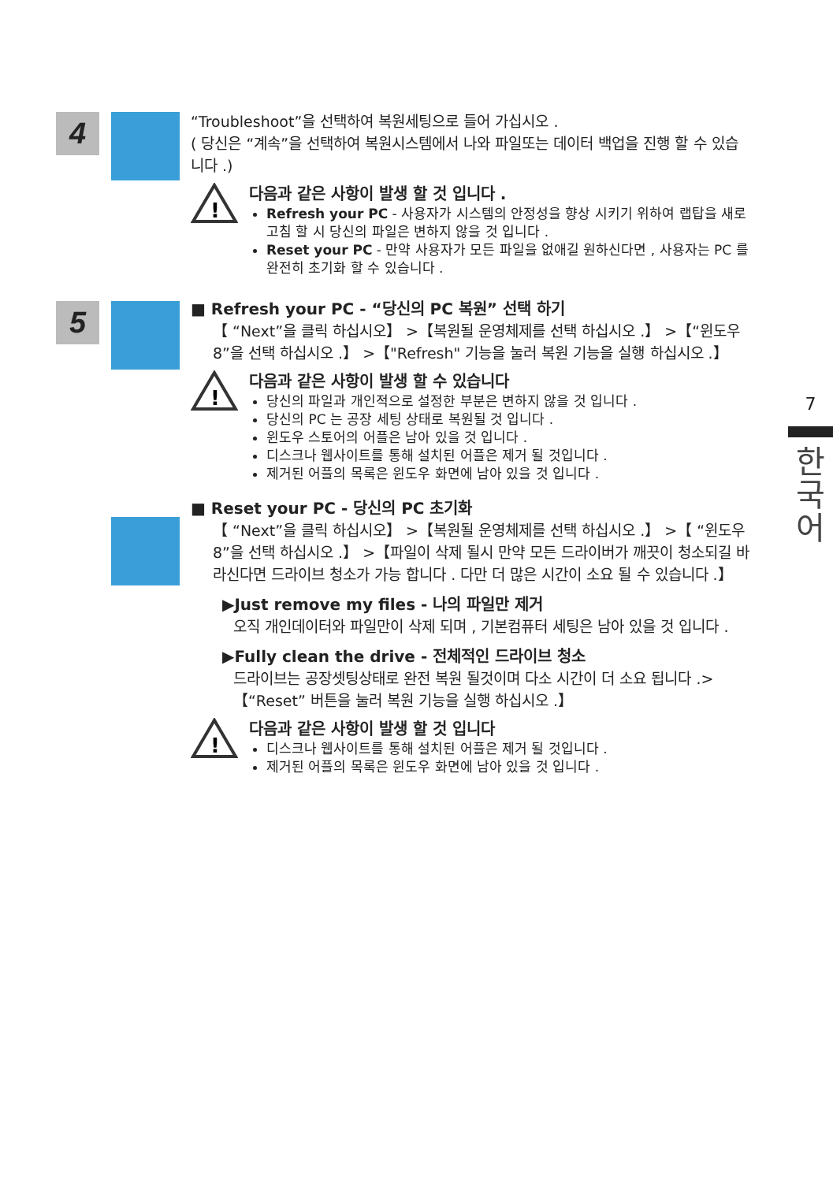4
5
“Troubleshoot”을 선택하여 복원세팅으로 들어 가십시오 .
( 당신은 “계속”을 선택하여 복원시스템에서 나와 파일또는 데이터 백업을 진행 할 수 있습니다 .)
!
다음과 같은 사항이 발생 할 것 입니다 .
Refresh your PC - 사용자가 시스템의 안정성을 향상 시키기 위하여 랩탑을 새로 고침 할 시 당신의 파일은 변하지 않을 것 입니다 .
Reset your PC - 만약 사용자가 모든 파일을 없애길 원하신다면 , 사용자는 PC 를 완전히 초기화 할 수 있습니다 .
■ Refresh your PC - “당신의 PC 복원” 선택 하기
【 “Next”을 클릭 하십시오】 >【복원될 운영체제를 선택 하십시오 .】 >【“윈도우 8”을 선택 하십시오 .】 >【"Refresh" 기능을 눌러 복원 기능을 실행 하십시오 .】
!
다음과 같은 사항이 발생 할 수 있습니다
당신의 파일과 개인적으로 설정한 부분은 변하지 않을 것 입니다 .
당신의 PC 는 공장 세팅 상태로 복원될 것 입니다 .
윈도우 스토어의 어플은 남아 있을 것 입니다 .
디스크나 웹사이트를 통해 설치된 어플은 제거 될 것입니다 .
제거된 어플의 목록은 윈도우 화면에 남아 있을 것 입니다 .
■ Reset your PC - 당신의 PC 초기화
【 “Next”을 클릭 하십시오】 >【복원될 운영체제를 선택 하십시오 .】 >【 “윈도우 8”을 선택 하십시오 .】 >【파일이 삭제 될시 만약 모든 드라이버가 깨끗이 청소되길 바라신다면 드라이브 청소가 가능 합니다 . 다만 더 많은 시간이 소요 될 수 있습니다 .】
▶Just remove my files - 나의 파일만 제거
오직 개인데이터와 파일만이 삭제 되며 , 기본컴퓨터 세팅은 남아 있을 것 입니다 .
▶Fully clean the drive - 전체적인 드라이브 청소
드라이브는 공장셋팅상태로 완전 복원 될것이며 다소 시간이 더 소요 됩니다 .>【“Reset” 버튼을 눌러 복원 기능을 실행 하십시오 .】
!
다음과 같은 사항이 발생 할 것 입니다
디스크나 웹사이트를 통해 설치된 어플은 제거 될 것입니다 .
제거된 어플의 목록은 윈도우 화면에 남아 있을 것 입니다 .
7
한
국
어